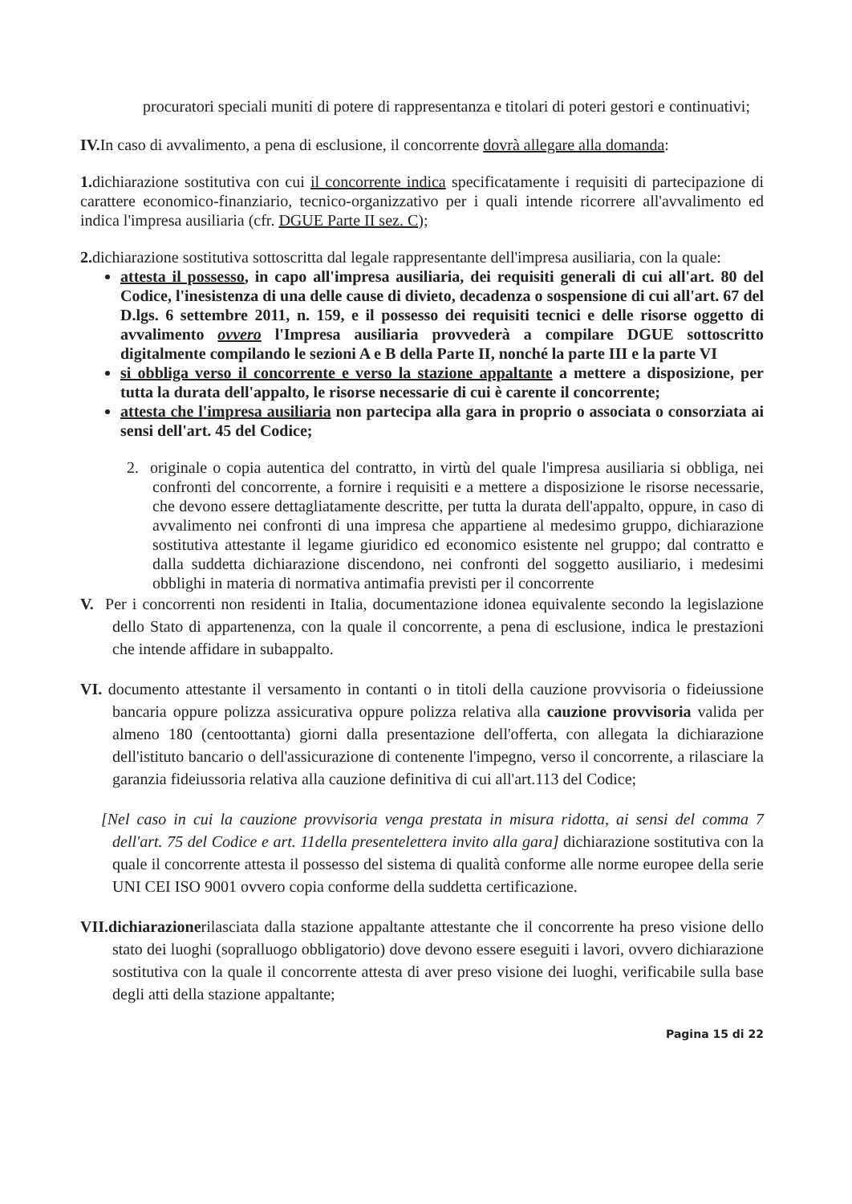procuratori speciali muniti di potere di rappresentanza e titolari di poteri gestori e continuativi;
IV. In caso di avvalimento, a pena di esclusione, il concorrente dovrà allegare alla domanda:
1. dichiarazione sostitutiva con cui il concorrente indica specificatamente i requisiti di partecipazione di carattere economico-finanziario, tecnico-organizzativo per i quali intende ricorrere all'avvalimento ed indica l'impresa ausiliaria (cfr. DGUE Parte II sez. C);
2. dichiarazione sostitutiva sottoscritta dal legale rappresentante dell'impresa ausiliaria, con la quale:
attesta il possesso, in capo all'impresa ausiliaria, dei requisiti generali di cui all'art. 80 del Codice, l'inesistenza di una delle cause di divieto, decadenza o sospensione di cui all'art. 67 del D.lgs. 6 settembre 2011, n. 159, e il possesso dei requisiti tecnici e delle risorse oggetto di avvalimento ovvero l'Impresa ausiliaria provvederà a compilare DGUE sottoscritto digitalmente compilando le sezioni A e B della Parte II, nonché la parte III e la parte VI
si obbliga verso il concorrente e verso la stazione appaltante a mettere a disposizione, per tutta la durata dell'appalto, le risorse necessarie di cui è carente il concorrente;
attesta che l'impresa ausiliaria non partecipa alla gara in proprio o associata o consorziata ai sensi dell'art. 45 del Codice;
2. originale o copia autentica del contratto, in virtù del quale l'impresa ausiliaria si obbliga, nei confronti del concorrente, a fornire i requisiti e a mettere a disposizione le risorse necessarie, che devono essere dettagliatamente descritte, per tutta la durata dell'appalto, oppure, in caso di avvalimento nei confronti di una impresa che appartiene al medesimo gruppo, dichiarazione sostitutiva attestante il legame giuridico ed economico esistente nel gruppo; dal contratto e dalla suddetta dichiarazione discendono, nei confronti del soggetto ausiliario, i medesimi obblighi in materia di normativa antimafia previsti per il concorrente
V. Per i concorrenti non residenti in Italia, documentazione idonea equivalente secondo la legislazione dello Stato di appartenenza, con la quale il concorrente, a pena di esclusione, indica le prestazioni che intende affidare in subappalto.
VI. documento attestante il versamento in contanti o in titoli della cauzione provvisoria o fideiussione bancaria oppure polizza assicurativa oppure polizza relativa alla cauzione provvisoria valida per almeno 180 (centoottanta) giorni dalla presentazione dell'offerta, con allegata la dichiarazione dell'istituto bancario o dell'assicurazione di contenente l'impegno, verso il concorrente, a rilasciare la garanzia fideiussoria relativa alla cauzione definitiva di cui all'art.113 del Codice;
[Nel caso in cui la cauzione provvisoria venga prestata in misura ridotta, ai sensi del comma 7 dell'art. 75 del Codice e art. 11della presentelettera invito alla gara] dichiarazione sostitutiva con la quale il concorrente attesta il possesso del sistema di qualità conforme alle norme europee della serie UNI CEI ISO 9001 ovvero copia conforme della suddetta certificazione.
VII.dichiarazionerilasciata dalla stazione appaltante attestante che il concorrente ha preso visione dello stato dei luoghi (sopralluogo obbligatorio) dove devono essere eseguiti i lavori, ovvero dichiarazione sostitutiva con la quale il concorrente attesta di aver preso visione dei luoghi, verificabile sulla base degli atti della stazione appaltante;
Pagina 15 di 22